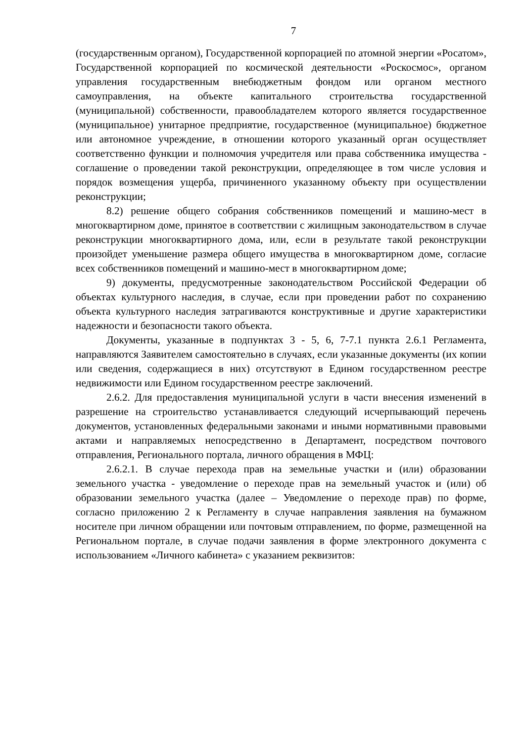7
(государственным органом), Государственной корпорацией по атомной энергии «Росатом», Государственной корпорацией по космической деятельности «Роскосмос», органом управления государственным внебюджетным фондом или органом местного самоуправления, на объекте капитального строительства государственной (муниципальной) собственности, правообладателем которого является государственное (муниципальное) унитарное предприятие, государственное (муниципальное) бюджетное или автономное учреждение, в отношении которого указанный орган осуществляет соответственно функции и полномочия учредителя или права собственника имущества - соглашение о проведении такой реконструкции, определяющее в том числе условия и порядок возмещения ущерба, причиненного указанному объекту при осуществлении реконструкции;
8.2) решение общего собрания собственников помещений и машино-мест в многоквартирном доме, принятое в соответствии с жилищным законодательством в случае реконструкции многоквартирного дома, или, если в результате такой реконструкции произойдет уменьшение размера общего имущества в многоквартирном доме, согласие всех собственников помещений и машино-мест в многоквартирном доме;
9) документы, предусмотренные законодательством Российской Федерации об объектах культурного наследия, в случае, если при проведении работ по сохранению объекта культурного наследия затрагиваются конструктивные и другие характеристики надежности и безопасности такого объекта.
Документы, указанные в подпунктах 3 - 5, 6, 7-7.1 пункта 2.6.1 Регламента, направляются Заявителем самостоятельно в случаях, если указанные документы (их копии или сведения, содержащиеся в них) отсутствуют в Едином государственном реестре недвижимости или Едином государственном реестре заключений.
2.6.2. Для предоставления муниципальной услуги в части внесения изменений в разрешение на строительство устанавливается следующий исчерпывающий перечень документов, установленных федеральными законами и иными нормативными правовыми актами и направляемых непосредственно в Департамент, посредством почтового отправления, Регионального портала, личного обращения в МФЦ:
2.6.2.1. В случае перехода прав на земельные участки и (или) образовании земельного участка - уведомление о переходе прав на земельный участок и (или) об образовании земельного участка (далее – Уведомление о переходе прав) по форме, согласно приложению 2 к Регламенту в случае направления заявления на бумажном носителе при личном обращении или почтовым отправлением, по форме, размещенной на Региональном портале, в случае подачи заявления в форме электронного документа с использованием «Личного кабинета» с указанием реквизитов: